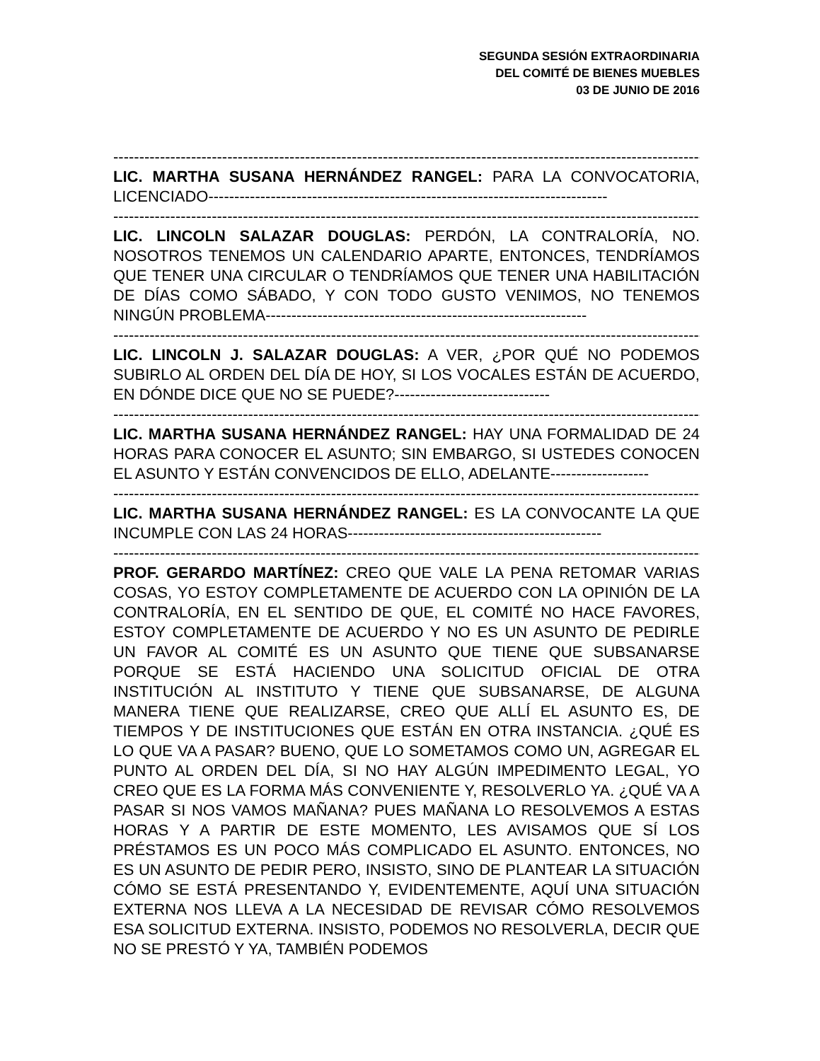SEGUNDA SESIÓN EXTRAORDINARIA
DEL COMITÉ DE BIENES MUEBLES
03 DE JUNIO DE 2016
------------------------------------------------------------------------------------------------------------------
LIC. MARTHA SUSANA HERNÁNDEZ RANGEL: PARA LA CONVOCATORIA, LICENCIADO-----------------------------------------------------------------------------
------------------------------------------------------------------------------------------------------------------
LIC. LINCOLN SALAZAR DOUGLAS: PERDÓN, LA CONTRALORÍA, NO. NOSOTROS TENEMOS UN CALENDARIO APARTE, ENTONCES, TENDRÍAMOS QUE TENER UNA CIRCULAR O TENDRÍAMOS QUE TENER UNA HABILITACIÓN DE DÍAS COMO SÁBADO, Y CON TODO GUSTO VENIMOS, NO TENEMOS NINGÚN PROBLEMA--------------------------------------------------------------
------------------------------------------------------------------------------------------------------------------
LIC. LINCOLN J. SALAZAR DOUGLAS: A VER, ¿POR QUÉ NO PODEMOS SUBIRLO AL ORDEN DEL DÍA DE HOY, SI LOS VOCALES ESTÁN DE ACUERDO, EN DÓNDE DICE QUE NO SE PUEDE?------------------------------
------------------------------------------------------------------------------------------------------------------
LIC. MARTHA SUSANA HERNÁNDEZ RANGEL: HAY UNA FORMALIDAD DE 24 HORAS PARA CONOCER EL ASUNTO; SIN EMBARGO, SI USTEDES CONOCEN EL ASUNTO Y ESTÁN CONVENCIDOS DE ELLO, ADELANTE-------------------
------------------------------------------------------------------------------------------------------------------
LIC. MARTHA SUSANA HERNÁNDEZ RANGEL: ES LA CONVOCANTE LA QUE INCUMPLE CON LAS 24 HORAS-------------------------------------------------
------------------------------------------------------------------------------------------------------------------
PROF. GERARDO MARTÍNEZ: CREO QUE VALE LA PENA RETOMAR VARIAS COSAS, YO ESTOY COMPLETAMENTE DE ACUERDO CON LA OPINIÓN DE LA CONTRALORÍA, EN EL SENTIDO DE QUE, EL COMITÉ NO HACE FAVORES, ESTOY COMPLETAMENTE DE ACUERDO Y NO ES UN ASUNTO DE PEDIRLE UN FAVOR AL COMITÉ ES UN ASUNTO QUE TIENE QUE SUBSANARSE PORQUE SE ESTÁ HACIENDO UNA SOLICITUD OFICIAL DE OTRA INSTITUCIÓN AL INSTITUTO Y TIENE QUE SUBSANARSE, DE ALGUNA MANERA TIENE QUE REALIZARSE, CREO QUE ALLÍ EL ASUNTO ES, DE TIEMPOS Y DE INSTITUCIONES QUE ESTÁN EN OTRA INSTANCIA. ¿QUÉ ES LO QUE VA A PASAR? BUENO, QUE LO SOMETAMOS COMO UN, AGREGAR EL PUNTO AL ORDEN DEL DÍA, SI NO HAY ALGÚN IMPEDIMENTO LEGAL, YO CREO QUE ES LA FORMA MÁS CONVENIENTE Y, RESOLVERLO YA. ¿QUÉ VA A PASAR SI NOS VAMOS MAÑANA? PUES MAÑANA LO RESOLVEMOS A ESTAS HORAS Y A PARTIR DE ESTE MOMENTO, LES AVISAMOS QUE SÍ LOS PRÉSTAMOS ES UN POCO MÁS COMPLICADO EL ASUNTO. ENTONCES, NO ES UN ASUNTO DE PEDIR PERO, INSISTO, SINO DE PLANTEAR LA SITUACIÓN CÓMO SE ESTÁ PRESENTANDO Y, EVIDENTEMENTE, AQUÍ UNA SITUACIÓN EXTERNA NOS LLEVA A LA NECESIDAD DE REVISAR CÓMO RESOLVEMOS ESA SOLICITUD EXTERNA. INSISTO, PODEMOS NO RESOLVERLA, DECIR QUE NO SE PRESTÓ Y YA, TAMBIÉN PODEMOS